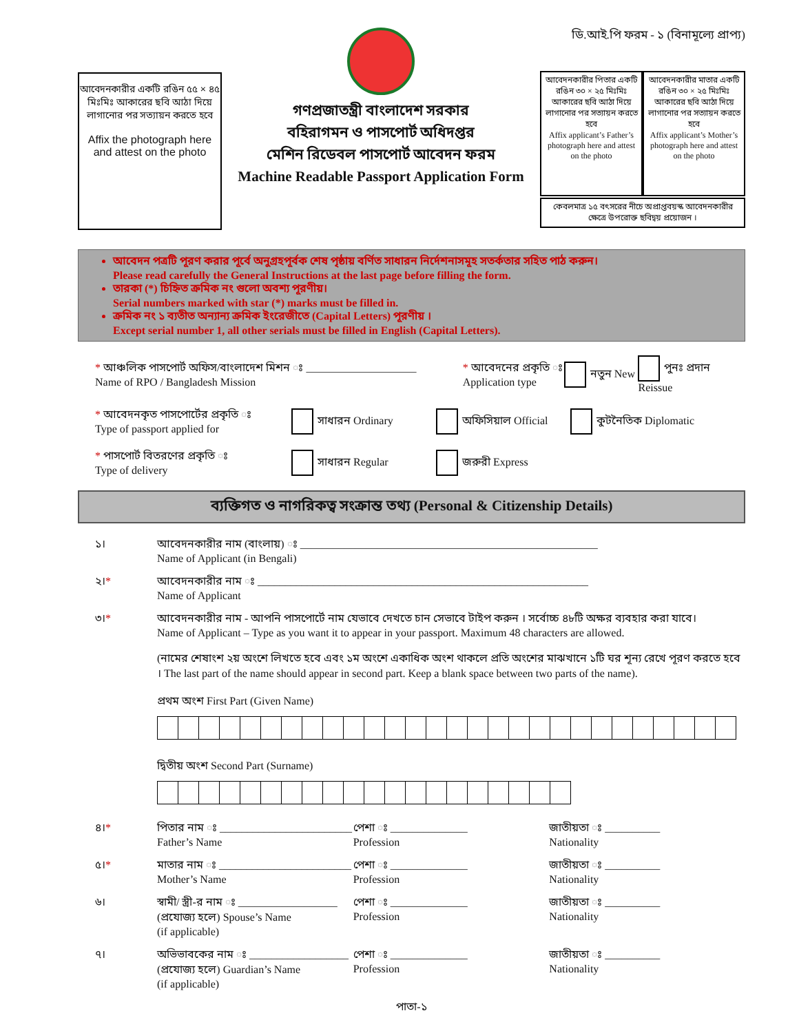আবেদনকারীর একটি রঙিন ৫৫ × ৪৫ মিঃমিঃ আকারের ছবি আঠা দিয়ে লাগানোর পর সত্যায়ন করতে হবে
Affix the photograph here and attest on the photo
গণপ্রজাতন্ত্রী বাংলাদেশ সরকার
বহিরাগমন ও পাসপোর্ট অধিদপ্তর
মেশিন রিডেবল পাসপোর্ট আবেদন ফরম
Machine Readable Passport Application Form
ডি.আই.পি ফরম - ১ (বিনামূল্যে প্রাপ্য)
আবেদনকারীর পিতার একটি রঙিন ৩০ × ২৫ মিঃমিঃ আকারের ছবি আঠা দিয়ে লাগানোর পর সত্যায়ন করতে হবে
Affix applicant’s Father’s photograph here and attest on the photo
আবেদনকারীর মাতার একটি রঙিন ৩০ × ২৫ মিঃমিঃ আকারের ছবি আঠা দিয়ে লাগানোর পর সত্যায়ন করতে হবে
Affix applicant’s Mother’s photograph here and attest on the photo
কেবলমাত্র ১৫ বৎসরের নীচে অপ্রাপ্তবয়স্ক আবেদনকারীর ক্ষেত্রে উপরোক্ত ছবিদ্বয় প্রয়োজন ।
আবেদন পত্রটি পূরণ করার পূর্বে অনুগ্রহপূর্বক শেষ পৃষ্ঠায় বর্ণিত সাধারন নির্দেশনাসমূহ সতর্কতার সহিত পাঠ করুন।
Please read carefully the General Instructions at the last page before filling the form.
তারকা (*) চিহ্নিত ক্রমিক নং গুলো অবশ্য পূরণীয়।
Serial numbers marked with star (*) marks must be filled in.
ক্রমিক নং ১ ব্যতীত অন্যান্য ক্রমিক ইংরেজীতে (Capital Letters) পূরণীয় ।
Except serial number 1, all other serials must be filled in English (Capital Letters).
* আঞ্চলিক পাসপোর্ট অফিস/বাংলাদেশ মিশন ঃ ____________________
Name of RPO / Bangladesh Mission
* আবেদনের প্রকৃতি ঃ
Application type
নতুন New পুনঃ প্রদান Reissue
* আবেদনকৃত পাসপোর্টের প্রকৃতি ঃ
Type of passport applied for
সাধারন Ordinary অফিসিয়াল Official কুটনৈতিক Diplomatic
* পাসপোর্ট বিতরণের প্রকৃতি ঃ
Type of delivery
সাধারন Regular জরুরী Express
ব্যক্তিগত ও নাগরিকত্ব সংক্রান্ত তথ্য (Personal & Citizenship Details)
১। আবেদনকারীর নাম (বাংলায়) ঃ ______________________________________________________
Name of Applicant (in Bengali)
২।* আবেদনকারীর নাম ঃ ____________________________________________________________
Name of Applicant
৩।* আবেদনকারীর নাম - আপনি পাসপোর্টে নাম যেভাবে দেখতে চান সেভাবে টাইপ করুন । সর্বোচ্চ ৪৮টি অক্ষর ব্যবহার করা যাবে।
Name of Applicant – Type as you want it to appear in your passport. Maximum 48 characters are allowed.
(নামের শেষাংশ ২য় অংশে লিখতে হবে এবং ১ম অংশে একাধিক অংশ থাকলে প্রতি অংশের মাঝখানে ১টি ঘর শূন্য রেখে পূরণ করতে হবে । The last part of the name should appear in second part. Keep a blank space between two parts of the name).
প্রথম অংশ First Part (Given Name)
দ্বিতীয় অংশ Second Part (Surname)
৪।* পিতার নাম ঃ ________________________
Father’s Name
পেশা ঃ ______________
Profession
জাতীয়তা ঃ __________
Nationality
৫।* মাতার নাম ঃ ________________________
Mother’s Name
পেশা ঃ ______________
Profession
জাতীয়তা ঃ __________
Nationality
৬। স্বামী/ স্ত্রী-র নাম ঃ __________________
(প্রযোজ্য হলে) Spouse’s Name
(if applicable)
পেশা ঃ ______________
Profession
জাতীয়তা ঃ __________
Nationality
৭। অভিভাবকের নাম ঃ __________________
(প্রযোজ্য হলে) Guardian’s Name
(if applicable)
পেশা ঃ ______________
Profession
জাতীয়তা ঃ __________
Nationality
পাতা-১